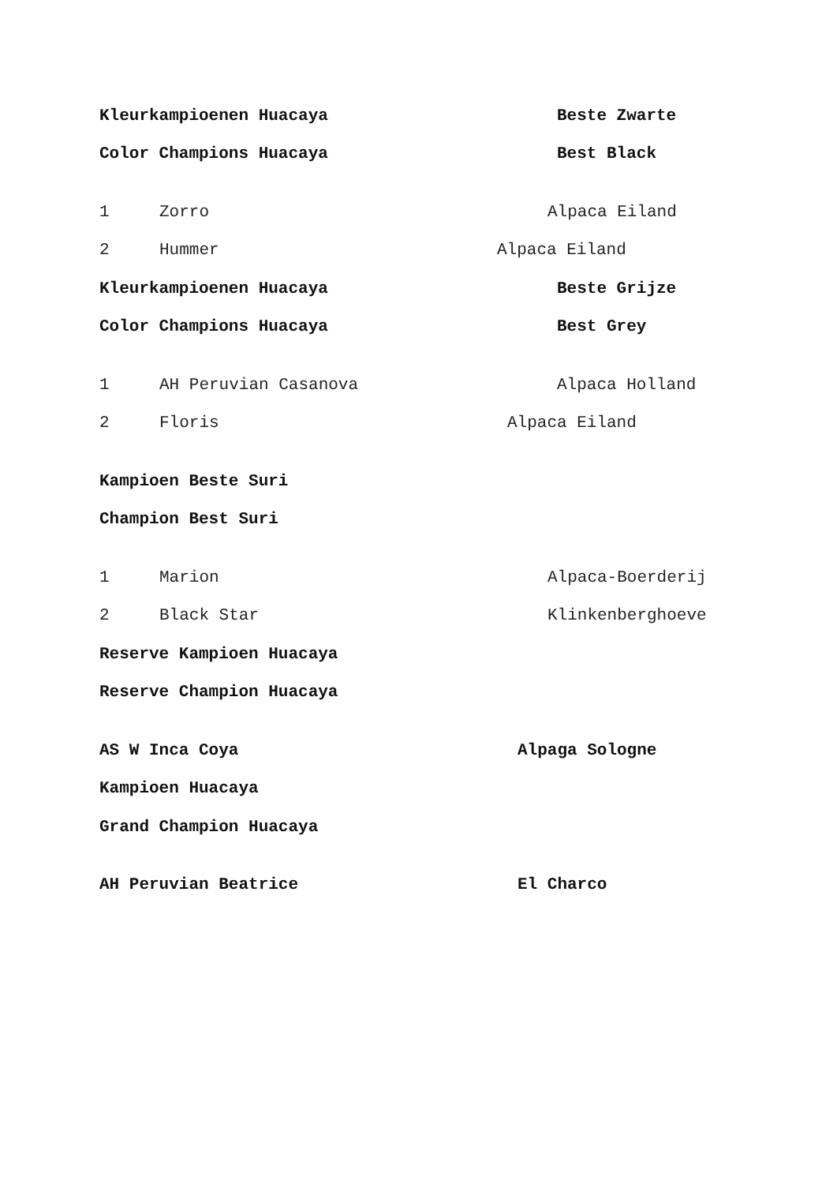Kleurkampioenen Huacaya Beste Zwarte
Color Champions Huacaya Best Black
1 Zorro Alpaca Eiland
2 Hummer Alpaca Eiland
Kleurkampioenen Huacaya Beste Grijze
Color Champions Huacaya Best Grey
1 AH Peruvian Casanova Alpaca Holland
2 Floris Alpaca Eiland
Kampioen Beste Suri
Champion Best Suri
1 Marion Alpaca-Boerderij
2 Black Star Klinkenberghoeve
Reserve Kampioen Huacaya
Reserve Champion Huacaya
AS W Inca Coya Alpaga Sologne
Kampioen Huacaya
Grand Champion Huacaya
AH Peruvian Beatrice El Charco